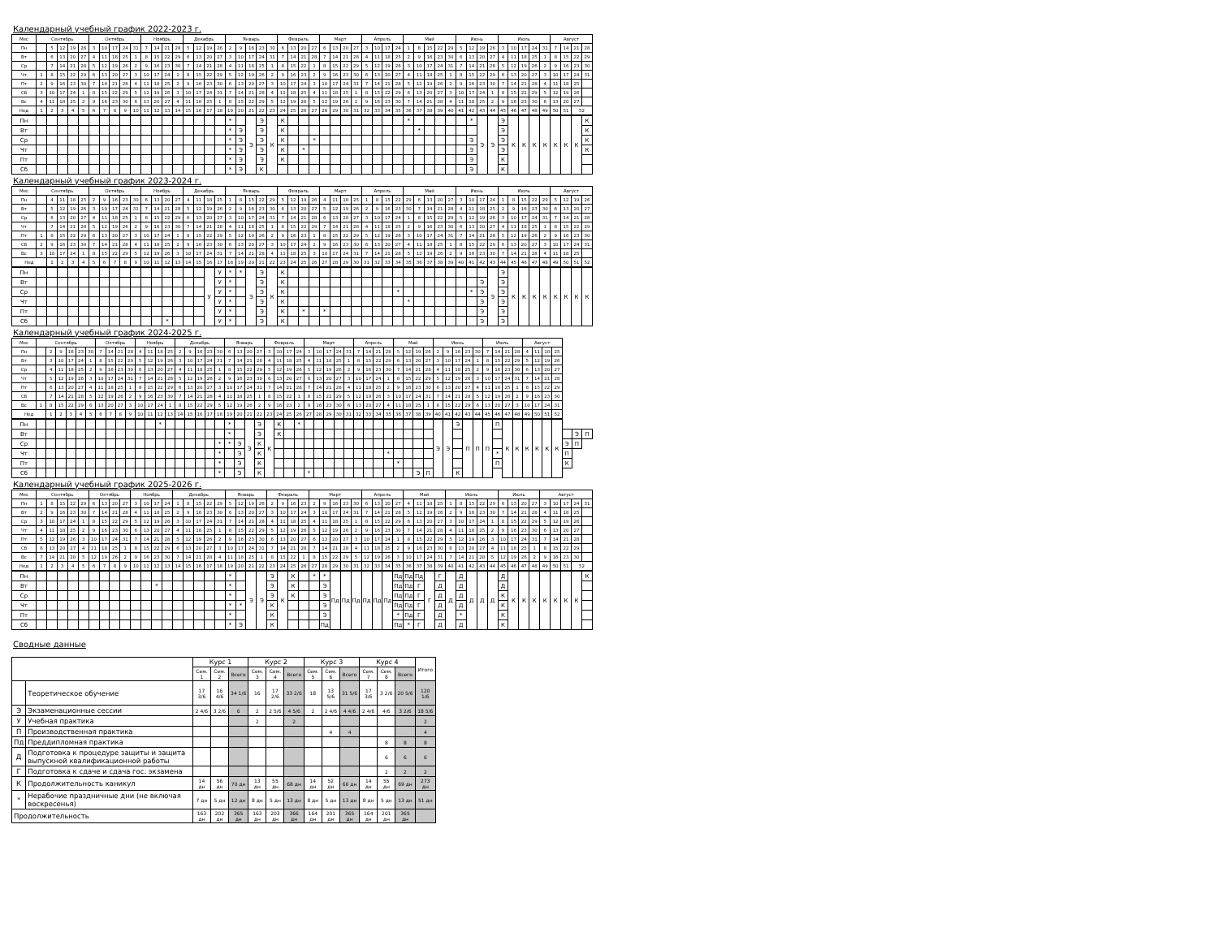Календарный учебный график 2022-2023 г.
| Мес | Сентябрь | | | | | Октябрь | | | | | Ноябрь | | | | Декабрь | | | | Январь | | | | | Февраль | | | | Март | | | | Апрель | | | | Май | | | | | Июнь | | | | Июль | | | | | Август | | | |
| --- | --- | --- | --- | --- | --- | --- | --- | --- | --- | --- | --- | --- | --- | --- | --- | --- | --- | --- | --- | --- | --- | --- | --- | --- | --- | --- | --- | --- | --- | --- | --- | --- | --- | --- | --- | --- | --- | --- | --- | --- | --- | --- | --- | --- | --- | --- | --- | --- | --- | --- | --- | --- | --- |
| Пн | | 5 | 12 | 19 | 26 | 3 | 10 | 17 | 24 | 31 | 7 | 14 | 21 | 28 | 5 | 12 | 19 | 26 | 2 | 9 | 16 | 23 | 30 | 6 | 13 | 20 | 27 | 6 | 13 | 20 | 27 | 3 | 10 | 17 | 24 | 1 | 8 | 15 | 22 | 29 | 5 | 12 | 19 | 26 | 3 | 10 | 17 | 24 | 31 | 7 | 14 | 21 | 28 |
| Вт | | 6 | 13 | 20 | 27 | 4 | 11 | 18 | 25 | 1 | 8 | 15 | 22 | 29 | 6 | 13 | 20 | 27 | 3 | 10 | 17 | 24 | 31 | 7 | 14 | 21 | 28 | 7 | 14 | 21 | 28 | 4 | 11 | 18 | 25 | 2 | 9 | 16 | 23 | 30 | 6 | 13 | 20 | 27 | 4 | 11 | 18 | 25 | 1 | 8 | 15 | 22 | 29 |
| Ср | | 7 | 14 | 21 | 28 | 5 | 12 | 19 | 26 | 2 | 9 | 16 | 23 | 30 | 7 | 14 | 21 | 28 | 4 | 11 | 18 | 25 | 1 | 8 | 15 | 22 | 1 | 8 | 15 | 22 | 29 | 5 | 12 | 19 | 26 | 3 | 10 | 17 | 24 | 31 | 7 | 14 | 21 | 28 | 5 | 12 | 19 | 26 | 2 | 9 | 16 | 23 | 30 |
| Чт | 1 | 8 | 15 | 22 | 29 | 6 | 13 | 20 | 27 | 3 | 10 | 17 | 24 | 1 | 8 | 15 | 22 | 29 | 5 | 12 | 19 | 26 | 2 | 9 | 16 | 23 | 2 | 9 | 16 | 23 | 30 | 6 | 13 | 20 | 27 | 4 | 11 | 18 | 25 | 1 | 8 | 15 | 22 | 29 | 6 | 13 | 20 | 27 | 3 | 10 | 17 | 24 | 31 |
| Пт | 2 | 9 | 16 | 23 | 30 | 7 | 14 | 21 | 28 | 4 | 11 | 18 | 25 | 2 | 9 | 16 | 23 | 30 | 6 | 13 | 20 | 27 | 3 | 10 | 17 | 24 | 3 | 10 | 17 | 24 | 31 | 7 | 14 | 21 | 28 | 5 | 12 | 19 | 26 | 2 | 9 | 16 | 23 | 30 | 7 | 14 | 21 | 28 | 4 | 11 | 18 | 25 | |
| Сб | 3 | 10 | 17 | 24 | 1 | 8 | 15 | 22 | 29 | 5 | 12 | 19 | 26 | 3 | 10 | 17 | 24 | 31 | 7 | 14 | 21 | 28 | 4 | 11 | 18 | 25 | 4 | 11 | 18 | 25 | 1 | 8 | 15 | 22 | 29 | 6 | 13 | 20 | 27 | 3 | 10 | 17 | 24 | 1 | 8 | 15 | 22 | 29 | 5 | 12 | 19 | 26 | |
| Вс | 4 | 11 | 18 | 25 | 2 | 9 | 16 | 23 | 30 | 6 | 13 | 20 | 27 | 4 | 11 | 18 | 25 | 1 | 8 | 15 | 22 | 29 | 5 | 12 | 19 | 26 | 5 | 12 | 19 | 26 | 2 | 9 | 16 | 23 | 30 | 7 | 14 | 21 | 28 | 4 | 11 | 18 | 25 | 2 | 9 | 16 | 23 | 30 | 6 | 13 | 20 | 27 | |
| Нед | 1 | 2 | 3 | 4 | 5 | 6 | 7 | 8 | 9 | 10 | 11 | 12 | 13 | 14 | 15 | 16 | 17 | 18 | 19 | 20 | 21 | 22 | 23 | 24 | 25 | 26 | 27 | 28 | 29 | 30 | 31 | 32 | 33 | 34 | 35 | 36 | 37 | 38 | 39 | 40 | 41 | 42 | 43 | 44 | 45 | 46 | 47 | 48 | 49 | 50 | 51 | 52 | |
| Пн | | | | | | | | | | | | | | | | | | | * | | Э | Э | К | К | | | | | | | | | | | | * | | | | | | * | Э | Э | Э | К | К | К | К | К | К | К | К |
| Вт | | | | | | | | | | | | | | | | | | | * | Э | | Э | | К | | | | | | | | | | | | | * | | | | | | | | Э | | | | | | | | К |
| Ср | | | | | | | | | | | | | | | | | | | * | Э | | Э | | К | | | * | | | | | | | | | | | | | | | Э | | | Э | | | | | | | | К |
| Чт | | | | | | | | | | | | | | | | | | | * | Э | | Э | | К | | * | | | | | | | | | | | | | | | | Э | | | Э | | | | | | | | К |
| Пт | | | | | | | | | | | | | | | | | | | * | Э | | Э | | К | | | | | | | | | | | | | | | | | | Э | | | К | | | | | | | | |
| Сб | | | | | | | | | | | | | | | | | | | * | Э | | К | | | | | | | | | | | | | | | | | | | | Э | | | К | | | | | | | | |
Календарный учебный график 2023-2024 г.
| Мес | Сентябрь | | | | | Октябрь | | | | | Ноябрь | | | | Декабрь | | | | Январь | | | | | Февраль | | | | Март | | | | Апрель | | | | Май | | | | | Июнь | | | | Июль | | | | | Август | | | |
| --- | --- | --- | --- | --- | --- | --- | --- | --- | --- | --- | --- | --- | --- | --- | --- | --- | --- | --- | --- | --- | --- | --- | --- | --- | --- | --- | --- | --- | --- | --- | --- | --- | --- | --- | --- | --- | --- | --- | --- | --- | --- | --- | --- | --- | --- | --- | --- | --- | --- | --- | --- | --- | --- |
| Пн | | 4 | 11 | 18 | 25 | 2 | 9 | 16 | 23 | 30 | 6 | 13 | 20 | 27 | 4 | 11 | 18 | 25 | 1 | 8 | 15 | 22 | 29 | 5 | 12 | 19 | 26 | 4 | 11 | 18 | 25 | 1 | 8 | 15 | 22 | 29 | 6 | 13 | 20 | 27 | 3 | 10 | 17 | 24 | 1 | 8 | 15 | 22 | 29 | 5 | 12 | 19 | 26 |
| Вт | | 5 | 12 | 19 | 26 | 3 | 10 | 17 | 24 | 31 | 7 | 14 | 21 | 28 | 5 | 12 | 19 | 26 | 2 | 9 | 16 | 23 | 30 | 6 | 13 | 20 | 27 | 5 | 12 | 19 | 26 | 2 | 9 | 16 | 23 | 30 | 7 | 14 | 21 | 28 | 4 | 11 | 18 | 25 | 2 | 9 | 16 | 23 | 30 | 6 | 13 | 20 | 27 |
| Ср | | 6 | 13 | 20 | 27 | 4 | 11 | 18 | 25 | 1 | 8 | 15 | 22 | 29 | 6 | 13 | 20 | 27 | 3 | 10 | 17 | 24 | 31 | 7 | 14 | 21 | 28 | 6 | 13 | 20 | 27 | 3 | 10 | 17 | 24 | 1 | 8 | 15 | 22 | 29 | 5 | 12 | 19 | 26 | 3 | 10 | 17 | 24 | 31 | 7 | 14 | 21 | 28 |
| Чт | | 7 | 14 | 21 | 28 | 5 | 12 | 19 | 26 | 2 | 9 | 16 | 23 | 30 | 7 | 14 | 21 | 28 | 4 | 11 | 18 | 25 | 1 | 8 | 15 | 22 | 29 | 7 | 14 | 21 | 28 | 4 | 11 | 18 | 25 | 2 | 9 | 16 | 23 | 30 | 6 | 13 | 20 | 27 | 4 | 11 | 18 | 25 | 1 | 8 | 15 | 22 | 29 |
| Пт | 1 | 8 | 15 | 22 | 29 | 6 | 13 | 20 | 27 | 3 | 10 | 17 | 24 | 1 | 8 | 15 | 22 | 29 | 5 | 12 | 19 | 26 | 2 | 9 | 16 | 23 | 1 | 8 | 15 | 22 | 29 | 5 | 12 | 19 | 26 | 3 | 10 | 17 | 24 | 31 | 7 | 14 | 21 | 28 | 5 | 12 | 19 | 26 | 2 | 9 | 16 | 23 | 30 |
| Сб | 2 | 9 | 16 | 23 | 30 | 7 | 14 | 21 | 28 | 4 | 11 | 18 | 25 | 2 | 9 | 16 | 23 | 30 | 6 | 13 | 20 | 27 | 3 | 10 | 17 | 24 | 2 | 9 | 16 | 23 | 30 | 6 | 13 | 20 | 27 | 4 | 11 | 18 | 25 | 1 | 8 | 15 | 22 | 29 | 6 | 13 | 20 | 27 | 3 | 10 | 17 | 24 | 31 |
| Вс | 3 | 10 | 17 | 24 | 1 | 8 | 15 | 22 | 29 | 5 | 12 | 19 | 26 | 3 | 10 | 17 | 24 | 31 | 7 | 14 | 21 | 28 | 4 | 11 | 18 | 25 | 3 | 10 | 17 | 24 | 31 | 7 | 14 | 21 | 28 | 5 | 12 | 19 | 26 | 2 | 9 | 16 | 23 | 30 | 7 | 14 | 21 | 28 | 4 | 11 | 18 | 25 | |
| Нед | | 1 | 2 | 3 | 4 | 5 | 6 | 7 | 8 | 9 | 10 | 11 | 12 | 13 | 14 | 15 | 16 | 17 | 18 | 19 | 20 | 21 | 22 | 23 | 24 | 25 | 26 | 27 | 28 | 29 | 30 | 31 | 32 | 33 | 34 | 35 | 36 | 37 | 38 | 39 | 40 | 41 | 42 | 43 | 44 | 45 | 46 | 47 | 48 | 49 | 50 | 51 | 52 |
| Пн | | | | | | | | | | | | | | | | | У | У | * | * | Э | Э | К | К | | | | | | | | | | | | | | | | | | | | Э | Э | К | К | К | К | К | К | К | К |
| Вт | | | | | | | | | | | | | | | | | | У | * | | | Э | | К | | | | | | | | | | | | | | | | | | | Э | | Э | | | | | | | | |
| Ср | | | | | | | | | | | | | | | | | | У | * | | | Э | | К | | | | | | | | | | | * | | | | | | | * | Э | | Э | | | | | | | | |
| Чт | | | | | | | | | | | | | | | | | | У | * | | | Э | | К | | | | | | | | | | | | * | | | | | | | Э | | Э | | | | | | | | |
| Пт | | | | | | | | | | | | | | | | | | У | * | | | Э | | К | | * | | * | | | | | | | | | | | | | | | Э | | Э | | | | | | | | |
| Сб | | | | | | | | | | | | | * | | | | | У | * | | | Э | | К | | | | | | | | | | | | | | | | | | | Э | | Э | | | | | | | | |
Календарный учебный график 2024-2025 г.
| Мес | Сентябрь | | | | | | Октябрь | | | | Ноябрь | | | | Декабрь | | | | | Январь | | | | Февраль | | | | Март | | | | | Апрель | | | | Май | | | | Июнь | | | | | Июль | | | | Август | | | | | | |
| --- | --- | --- | --- | --- | --- | --- | --- | --- | --- | --- | --- | --- | --- | --- | --- | --- | --- | --- | --- | --- | --- | --- | --- | --- | --- | --- | --- | --- | --- | --- | --- | --- | --- | --- | --- | --- | --- | --- | --- | --- | --- | --- | --- | --- | --- | --- | --- | --- | --- | --- | --- | --- | --- | --- | --- | --- |
| Пн | | 2 | 9 | 16 | 23 | 30 | 7 | 14 | 21 | 28 | 4 | 11 | 18 | 25 | 2 | 9 | 16 | 23 | 30 | 6 | 13 | 20 | 27 | 3 | 10 | 17 | 24 | 3 | 10 | 17 | 24 | 31 | 7 | 14 | 21 | 28 | 5 | 12 | 19 | 26 | 2 | 9 | 16 | 23 | 30 | 7 | 14 | 21 | 28 | 4 | 11 | 18 | 25 | | | |
| Вт | | 3 | 10 | 17 | 24 | 1 | 8 | 15 | 22 | 29 | 5 | 12 | 19 | 26 | 3 | 10 | 17 | 24 | 31 | 7 | 14 | 21 | 28 | 4 | 11 | 18 | 25 | 4 | 11 | 18 | 25 | 1 | 8 | 15 | 22 | 29 | 6 | 13 | 20 | 27 | 3 | 10 | 17 | 24 | 1 | 8 | 15 | 22 | 29 | 5 | 12 | 19 | 26 | | | |
| Ср | | 4 | 11 | 18 | 25 | 2 | 9 | 16 | 23 | 30 | 6 | 13 | 20 | 27 | 4 | 11 | 18 | 25 | 1 | 8 | 15 | 22 | 29 | 5 | 12 | 19 | 26 | 5 | 12 | 19 | 26 | 2 | 9 | 16 | 23 | 30 | 7 | 14 | 21 | 28 | 4 | 11 | 18 | 25 | 2 | 9 | 16 | 23 | 30 | 6 | 13 | 20 | 27 | | | |
| Чт | | 5 | 12 | 19 | 26 | 3 | 10 | 17 | 24 | 31 | 7 | 14 | 21 | 28 | 5 | 12 | 19 | 26 | 2 | 9 | 16 | 23 | 30 | 6 | 13 | 20 | 27 | 6 | 13 | 20 | 27 | 3 | 10 | 17 | 24 | 1 | 8 | 15 | 22 | 29 | 5 | 12 | 19 | 26 | 3 | 10 | 17 | 24 | 31 | 7 | 14 | 21 | 28 | | | |
| Пт | | 6 | 13 | 20 | 27 | 4 | 11 | 18 | 25 | 1 | 8 | 15 | 22 | 29 | 6 | 13 | 20 | 27 | 3 | 10 | 17 | 24 | 31 | 7 | 14 | 21 | 28 | 7 | 14 | 21 | 28 | 4 | 11 | 18 | 25 | 2 | 9 | 16 | 23 | 30 | 6 | 13 | 20 | 27 | 4 | 11 | 18 | 25 | 1 | 8 | 15 | 22 | 29 | | | |
| Сб | | 7 | 14 | 21 | 28 | 5 | 12 | 19 | 26 | 2 | 9 | 16 | 23 | 30 | 7 | 14 | 21 | 28 | 4 | 11 | 18 | 25 | 1 | 8 | 15 | 22 | 1 | 8 | 15 | 22 | 29 | 5 | 12 | 19 | 26 | 3 | 10 | 17 | 24 | 31 | 7 | 14 | 21 | 28 | 5 | 12 | 19 | 26 | 2 | 9 | 16 | 23 | 30 | | | |
| Вс | 1 | 8 | 15 | 22 | 29 | 6 | 13 | 20 | 27 | 3 | 10 | 17 | 24 | 1 | 8 | 15 | 22 | 29 | 5 | 12 | 19 | 26 | 2 | 9 | 16 | 23 | 2 | 9 | 16 | 23 | 30 | 6 | 13 | 20 | 27 | 4 | 11 | 18 | 25 | 1 | 8 | 15 | 22 | 29 | 6 | 13 | 20 | 27 | 3 | 10 | 17 | 24 | 31 | | | |
| Нед | | 1 | 2 | 3 | 4 | 5 | 6 | 7 | 8 | 9 | 10 | 11 | 12 | 13 | 14 | 15 | 16 | 17 | 18 | 19 | 20 | 21 | 22 | 23 | 24 | 25 | 26 | 27 | 28 | 29 | 30 | 31 | 32 | 33 | 34 | 35 | 36 | 37 | 38 | 39 | 40 | 41 | 42 | 43 | 44 | 45 | 46 | 47 | 48 | 49 | 50 | 51 | 52 | | | |
| Пн | | | | | | | | | | | | | * | | | | | | | * | | Э | Э | К | К | | * | | | | | | | | | | | | | | Э | Э | Э | П | П | П | П | К | К | К | К | К | К | | | |
| Вт | | | | | | | | | | | | | | | | | | | | * | | | Э | | К | | | | | | | | | | | | | | | | | | | | | | | | | | | | | | Э | П |
| Ср | | | | | | | | | | | | | | | | | | | * | * | Э | | К | | | | | | | | | | | | | | | | | | | | | | | | | | | | | | | Э | П | |
| Чт | | | | | | | | | | | | | | | | | | | * | | Э | | К | | | | | | | | | | | | | * | | | | | | | | | | | * | | | | | | | П | | |
| Пт | | | | | | | | | | | | | | | | | | | * | | Э | | К | | | | | | | | | | | | | | * | | | | | | | | | | П | | | | | | | К | | |
| Сб | | | | | | | | | | | | | | | | | | | * | | Э | | К | | | | | * | | | | | | | | | | | Э | П | | | К | | | | | | | | | | | | | |
Календарный учебный график 2025-2026 г.
| Мес | Сентябрь | | | | | Октябрь | | | | Ноябрь | | | | Декабрь | | | | | Январь | | | | Февраль | | | | Март | | | | | Апрель | | | | Май | | | | Июнь | | | | | Июль | | | | Август | | | | |
| --- | --- | --- | --- | --- | --- | --- | --- | --- | --- | --- | --- | --- | --- | --- | --- | --- | --- | --- | --- | --- | --- | --- | --- | --- | --- | --- | --- | --- | --- | --- | --- | --- | --- | --- | --- | --- | --- | --- | --- | --- | --- | --- | --- | --- | --- | --- | --- | --- | --- | --- | --- | --- | --- |
| Пн | 1 | 8 | 15 | 22 | 29 | 6 | 13 | 20 | 27 | 3 | 10 | 17 | 24 | 1 | 8 | 15 | 22 | 29 | 5 | 12 | 19 | 26 | 2 | 9 | 16 | 23 | 2 | 9 | 16 | 23 | 30 | 6 | 13 | 20 | 27 | 4 | 11 | 18 | 25 | 1 | 8 | 15 | 22 | 29 | 6 | 13 | 20 | 27 | 3 | 10 | 17 | 24 | 31 |
| Вт | 2 | 9 | 16 | 23 | 30 | 7 | 14 | 21 | 28 | 4 | 11 | 18 | 25 | 2 | 9 | 16 | 23 | 30 | 6 | 13 | 20 | 27 | 3 | 10 | 17 | 24 | 3 | 10 | 17 | 24 | 31 | 7 | 14 | 21 | 28 | 5 | 12 | 19 | 26 | 2 | 9 | 16 | 23 | 30 | 7 | 14 | 21 | 28 | 4 | 11 | 18 | 25 | |
| Ср | 3 | 10 | 17 | 24 | 1 | 8 | 15 | 22 | 29 | 5 | 12 | 19 | 26 | 3 | 10 | 17 | 24 | 31 | 7 | 14 | 21 | 28 | 4 | 11 | 18 | 25 | 4 | 11 | 18 | 25 | 1 | 8 | 15 | 22 | 29 | 6 | 13 | 20 | 27 | 3 | 10 | 17 | 24 | 1 | 8 | 15 | 22 | 29 | 5 | 12 | 19 | 26 | |
| Чт | 4 | 11 | 18 | 25 | 2 | 9 | 16 | 23 | 30 | 6 | 13 | 20 | 27 | 4 | 11 | 18 | 25 | 1 | 8 | 15 | 22 | 29 | 5 | 12 | 19 | 26 | 5 | 12 | 19 | 26 | 2 | 9 | 16 | 23 | 30 | 7 | 14 | 21 | 28 | 4 | 11 | 18 | 25 | 2 | 9 | 16 | 23 | 30 | 6 | 13 | 20 | 27 | |
| Пт | 5 | 12 | 19 | 26 | 3 | 10 | 17 | 24 | 31 | 7 | 14 | 21 | 28 | 5 | 12 | 19 | 26 | 2 | 9 | 16 | 23 | 30 | 6 | 13 | 20 | 27 | 6 | 13 | 20 | 27 | 3 | 10 | 17 | 24 | 1 | 8 | 15 | 22 | 29 | 5 | 12 | 19 | 26 | 3 | 10 | 17 | 24 | 31 | 7 | 14 | 21 | 28 | |
| Сб | 6 | 13 | 20 | 27 | 4 | 11 | 18 | 25 | 1 | 8 | 15 | 22 | 29 | 6 | 13 | 20 | 27 | 3 | 10 | 17 | 24 | 31 | 7 | 14 | 21 | 28 | 7 | 14 | 21 | 28 | 4 | 11 | 18 | 25 | 2 | 9 | 16 | 23 | 30 | 6 | 13 | 20 | 27 | 4 | 11 | 18 | 25 | 1 | 8 | 15 | 22 | 29 | |
| Вс | 7 | 14 | 21 | 28 | 5 | 12 | 19 | 26 | 2 | 9 | 16 | 23 | 30 | 7 | 14 | 21 | 28 | 4 | 11 | 18 | 25 | 1 | 8 | 15 | 22 | 1 | 8 | 15 | 22 | 29 | 5 | 12 | 19 | 26 | 3 | 10 | 17 | 24 | 31 | 7 | 14 | 21 | 28 | 5 | 12 | 19 | 26 | 2 | 9 | 16 | 23 | 30 | |
| Нед | 1 | 2 | 3 | 4 | 5 | 6 | 7 | 8 | 9 | 10 | 11 | 12 | 13 | 14 | 15 | 16 | 17 | 18 | 19 | 20 | 21 | 22 | 23 | 24 | 25 | 26 | 27 | 28 | 29 | 30 | 31 | 32 | 33 | 34 | 35 | 36 | 37 | 38 | 39 | 40 | 41 | 42 | 43 | 44 | 45 | 46 | 47 | 48 | 49 | 50 | 51 | 52 | |
| Пн | | | | | | | | | | | | | | | | | | | * | | Э | Э | Э | К | К | | * | * | Пд | Пд | Пд | Пд | Пд | Пд | Пд | Пд | Пд | Г | Г | Д | Д | Д | Д | Д | Д | К | К | К | К | К | К | К | К |
| Вт | | | | | | | | | | | | * | | | | | | | * | | | | Э | | К | | | Э | | | | | | | Пд | Пд | Г | | Д | | Д | | | | Д | | | | | | | | |
| Ср | | | | | | | | | | | | | | | | | | | * | | | | Э | | К | | | Э | | | | | | | Пд | Пд | Г | | Д | | Д | | | | К | | | | | | | | |
| Чт | | | | | | | | | | | | | | | | | | | * | * | | | К | | | | | Э | | | | | | | Пд | Пд | Г | | Д | | Д | | | | К | | | | | | | | |
| Пт | | | | | | | | | | | | | | | | | | | * | | | | К | | | | | Э | | | | | | | * | Пд | Г | | Д | | * | | | | К | | | | | | | | |
| Сб | | | | | | | | | | | | | | | | | | | * | Э | | | К | | | | | Пд | | | | | | | Пд | * | Г | | Д | | Д | | | | К | | | | | | | | |
Сводные данные
| | | Курс 1 | | | Курс 2 | | | Курс 3 | | | Курс 4 | | | Итого |
| --- | --- | --- | --- | --- | --- | --- | --- | --- | --- | --- | --- | --- | --- | --- |
| | | Сем. 1 | Сем. 2 | Всего | Сем. 3 | Сем. 4 | Всего | Сем. 5 | Сем. 6 | Всего | Сем. 7 | Сем. 8 | Всего | |
| | Теоретическое обучение | 17 3/6 | 16 4/6 | 34 1/6 | 16 | 17 2/6 | 33 2/6 | 18 | 13 5/6 | 31 5/6 | 17 3/6 | 3 2/6 | 20 5/6 | 120 1/6 |
| Э | Экзаменационные сессии | 2 4/6 | 3 2/6 | 6 | 2 | 2 5/6 | 4 5/6 | 2 | 2 4/6 | 4 4/6 | 2 4/6 | 4/6 | 3 2/6 | 18 5/6 |
| У | Учебная практика | | | | 2 | | 2 | | | | | | | 2 |
| П | Производственная практика | | | | | | | | 4 | 4 | | | | 4 |
| Пд | Преддипломная практика | | | | | | | | | | | 8 | 8 | 8 |
| Д | Подготовка к процедуре защиты и защита выпускной квалификационной работы | | | | | | | | | | | 6 | 6 | 6 |
| Г | Подготовка к сдаче и сдача гос. экзамена | | | | | | | | | | | 2 | 2 | 2 |
| К | Продолжительность каникул | 14 дн | 56 дн | 70 дн | 13 дн | 55 дн | 68 дн | 14 дн | 52 дн | 66 дн | 14 дн | 55 дн | 69 дн | 273 дн |
| * | Нерабочие праздничные дни (не включая воскресенья) | 7 дн | 5 дн | 12 дн | 8 дн | 5 дн | 13 дн | 8 дн | 5 дн | 13 дн | 8 дн | 5 дн | 13 дн | 51 дн |
| Продолжительность | | 163 дн | 202 дн | 365 дн | 163 дн | 203 дн | 366 дн | 164 дн | 201 дн | 365 дн | 164 дн | 201 дн | 365 дн | |